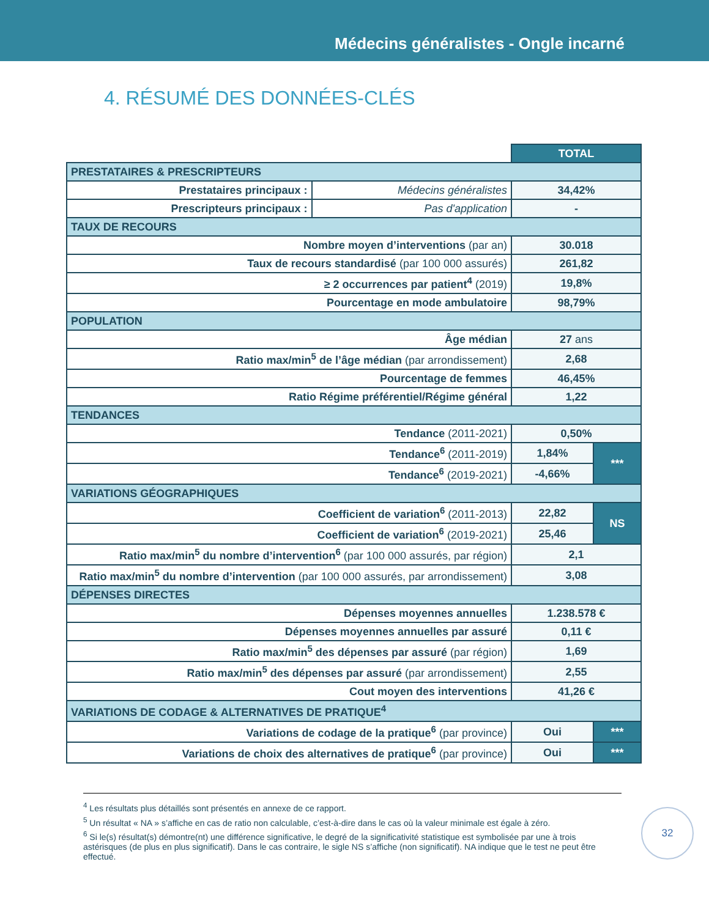Médecins généralistes - Ongle incarné
4. RÉSUMÉ DES DONNÉES-CLÉS
| | | TOTAL | |
| PRESTATAIRES & PRESCRIPTEURS | | | |
| Prestataires principaux : | Médecins généralistes | 34,42% | |
| Prescripteurs principaux : | Pas d'application | - | |
| TAUX DE RECOURS | | | |
| Nombre moyen d’interventions (par an) | | 30.018 | |
| Taux de recours standardisé (par 100 000 assurés) | | 261,82 | |
| ≥ 2 occurrences par patient<sup>4</sup> (2019) | | 19,8% | |
| Pourcentage en mode ambulatoire | | 98,79% | |
| POPULATION | | | |
| Âge médian | | 27 ans | |
| Ratio max/min<sup>5</sup> de l’âge médian (par arrondissement) | | 2,68 | |
| Pourcentage de femmes | | 46,45% | |
| Ratio Régime préférentiel/Régime général | | 1,22 | |
| TENDANCES | | | |
| Tendance (2011-2021) | | 0,50% | |
| Tendance<sup>6</sup> (2011-2019) | | 1,84% | *** |
| Tendance<sup>6</sup> (2019-2021) | | -4,66% | |
| VARIATIONS GÉOGRAPHIQUES | | | |
| Coefficient de variation<sup>6</sup> (2011-2013) | | 22,82 | NS |
| Coefficient de variation<sup>6</sup> (2019-2021) | | 25,46 | |
| Ratio max/min<sup>5</sup> du nombre d’intervention<sup>6</sup> (par 100 000 assurés, par région) | | 2,1 | |
| Ratio max/min<sup>5</sup> du nombre d’intervention (par 100 000 assurés, par arrondissement) | | 3,08 | |
| DÉPENSES DIRECTES | | | |
| Dépenses moyennes annuelles | | 1.238.578 € | |
| Dépenses moyennes annuelles par assuré | | 0,11 € | |
| Ratio max/min<sup>5</sup> des dépenses par assuré (par région) | | 1,69 | |
| Ratio max/min<sup>5</sup> des dépenses par assuré (par arrondissement) | | 2,55 | |
| Cout moyen des interventions | | 41,26 € | |
| VARIATIONS DE CODAGE & ALTERNATIVES DE PRATIQUE<sup>4</sup> | | | |
| Variations de codage de la pratique<sup>6</sup> (par province) | | Oui | *** |
| Variations de choix des alternatives de pratique<sup>6</sup> (par province) | | Oui | *** |
<sup>4</sup> Les résultats plus détaillés sont présentés en annexe de ce rapport.
<sup>5</sup> Un résultat « NA » s’affiche en cas de ratio non calculable, c’est-à-dire dans le cas où la valeur minimale est égale à zéro.
<sup>6</sup> Si le(s) résultat(s) démontre(nt) une différence significative, le degré de la significativité statistique est symbolisée par une à trois astérisques (de plus en plus significatif). Dans le cas contraire, le sigle NS s’affiche (non significatif). NA indique que le test ne peut être effectué.
32